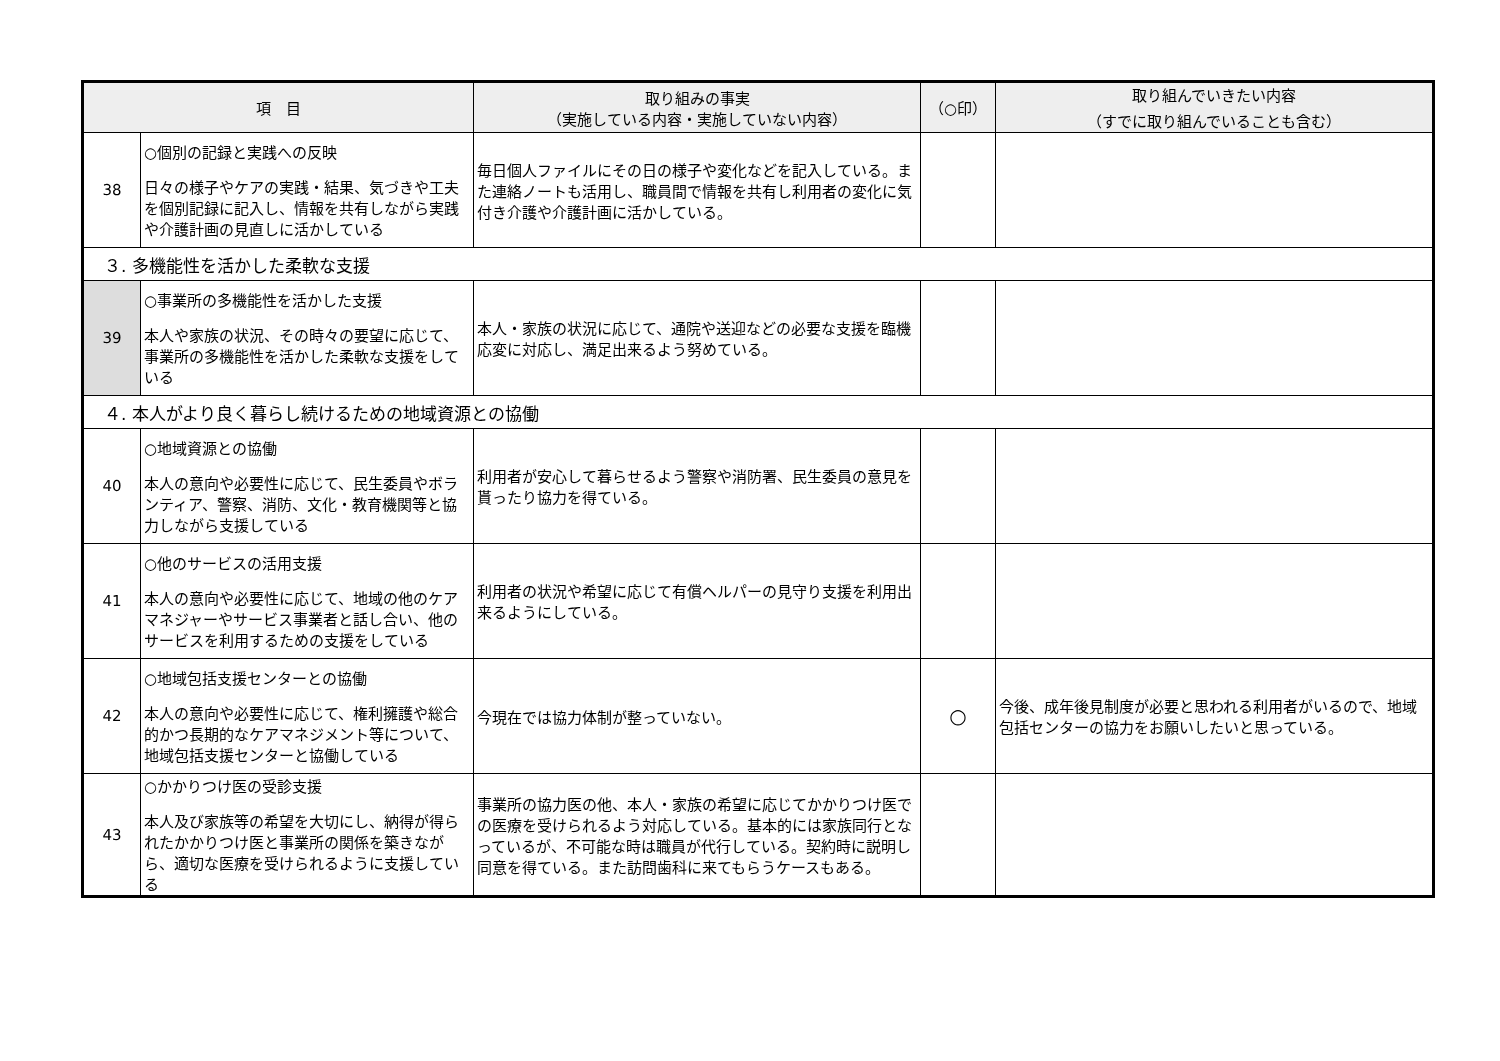| 項 目 | | 取り組みの事実 （実施している内容・実施していない内容） | （○印） | 取り組んでいきたい内容 （すでに取り組んでいることも含む） |
| --- | --- | --- | --- | --- |
| 38 | ○個別の記録と実践への反映 日々の様子やケアの実践・結果、気づきや工夫を個別記録に記入し、情報を共有しながら実践や介護計画の見直しに活かしている | 毎日個人ファイルにその日の様子や変化などを記入している。また連絡ノートも活用し、職員間で情報を共有し利用者の変化に気付き介護や介護計画に活かしている。 | | |
| ３. 多機能性を活かした柔軟な支援 | | | | |
| 39 | ○事業所の多機能性を活かした支援 本人や家族の状況、その時々の要望に応じて、事業所の多機能性を活かした柔軟な支援をしている | 本人・家族の状況に応じて、通院や送迎などの必要な支援を臨機応変に対応し、満足出来るよう努めている。 | | |
| ４. 本人がより良く暮らし続けるための地域資源との協働 | | | | |
| 40 | ○地域資源との協働 本人の意向や必要性に応じて、民生委員やボランティア、警察、消防、文化・教育機関等と協力しながら支援している | 利用者が安心して暮らせるよう警察や消防署、民生委員の意見を貰ったり協力を得ている。 | | |
| 41 | ○他のサービスの活用支援 本人の意向や必要性に応じて、地域の他のケアマネジャーやサービス事業者と話し合い、他のサービスを利用するための支援をしている | 利用者の状況や希望に応じて有償ヘルパーの見守り支援を利用出来るようにしている。 | | |
| 42 | ○地域包括支援センターとの協働 本人の意向や必要性に応じて、権利擁護や総合的かつ長期的なケアマネジメント等について、地域包括支援センターと協働している | 今現在では協力体制が整っていない。 | ○ | 今後、成年後見制度が必要と思われる利用者がいるので、地域包括センターの協力をお願いしたいと思っている。 |
| 43 | ○かかりつけ医の受診支援 本人及び家族等の希望を大切にし、納得が得られたかかりつけ医と事業所の関係を築きながら、適切な医療を受けられるように支援している | 事業所の協力医の他、本人・家族の希望に応じてかかりつけ医での医療を受けられるよう対応している。基本的には家族同行となっているが、不可能な時は職員が代行している。契約時に説明し同意を得ている。また訪問歯科に来てもらうケースもある。 | | |